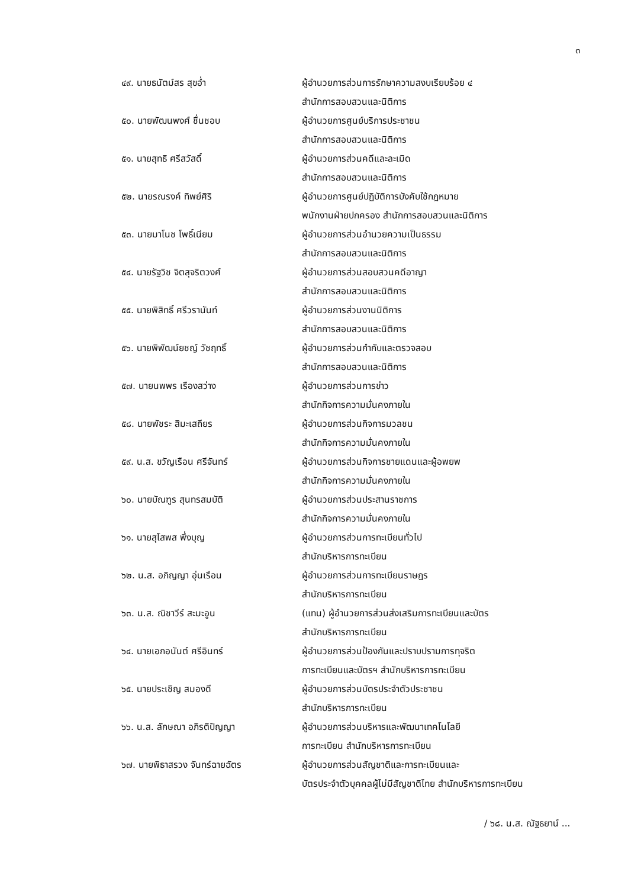๓
| ๔๙. นายธนัตม์สร สุขอ่ำ | ผู้อำนวยการส่วนการรักษาความสงบเรียบร้อย ๔ สำนักการสอบสวนและนิติการ |
| ๕๐. นายพัฒนพงศ์ ชื่นชอบ | ผู้อำนวยการศูนย์บริการประชาชน สำนักการสอบสวนและนิติการ |
| ๕๑. นายสุทธิ ศรีสวัสดิ์ | ผู้อำนวยการส่วนคดีและละเมิด สำนักการสอบสวนและนิติการ |
| ๕๒. นายรณรงค์ ทิพย์ศิริ | ผู้อำนวยการศูนย์ปฏิบัติการบังคับใช้กฎหมาย พนักงานฝ่ายปกครอง สำนักการสอบสวนและนิติการ |
| ๕๓. นายมาโนช โพธิ์เนียม | ผู้อำนวยการส่วนอำนวยความเป็นธรรม สำนักการสอบสวนและนิติการ |
| ๕๔. นายรัฐวิช จิตสุจริตวงศ์ | ผู้อำนวยการส่วนสอบสวนคดีอาญา สำนักการสอบสวนและนิติการ |
| ๕๕. นายพิสิทธิ์ ศรีวรานันท์ | ผู้อำนวยการส่วนงานนิติการ สำนักการสอบสวนและนิติการ |
| ๕๖. นายพิพัฒน์ยชญ์ วัชฤทธิ์ | ผู้อำนวยการส่วนกำกับและตรวจสอบ สำนักการสอบสวนและนิติการ |
| ๕๗. นายนพพร เรืองสว่าง | ผู้อำนวยการส่วนการข่าว สำนักกิจการความมั่นคงภายใน |
| ๕๘. นายพัชระ สิมะเสถียร | ผู้อำนวยการส่วนกิจการมวลชน สำนักกิจการความมั่นคงภายใน |
| ๕๙. น.ส. ขวัญเรือน ศรีจันทร์ | ผู้อำนวยการส่วนกิจการชายแดนและผู้อพยพ สำนักกิจการความมั่นคงภายใน |
| ๖๐. นายบัณฑูร สุนทรสมบัติ | ผู้อำนวยการส่วนประสานราชการ สำนักกิจการความมั่นคงภายใน |
| ๖๑. นายสุโสพส พึ่งบุญ | ผู้อำนวยการส่วนการทะเบียนทั่วไป สำนักบริหารการทะเบียน |
| ๖๒. น.ส. อภิญญา อุ่นเรือน | ผู้อำนวยการส่วนการทะเบียนราษฎร สำนักบริหารการทะเบียน |
| ๖๓. น.ส. ณิชาวีร์ สะมะอูน | (แทน) ผู้อำนวยการส่วนส่งเสริมการทะเบียนและบัตร สำนักบริหารการทะเบียน |
| ๖๔. นายเอกอนันต์ ศรีอินทร์ | ผู้อำนวยการส่วนป้องกันและปราบปรามการทุจริต การทะเบียนและบัตรฯ สำนักบริหารการทะเบียน |
| ๖๕. นายประเชิญ สมองดี | ผู้อำนวยการส่วนบัตรประจำตัวประชาชน สำนักบริหารการทะเบียน |
| ๖๖. น.ส. ลักษณา อภิรติปัญญา | ผู้อำนวยการส่วนบริหารและพัฒนาเทคโนโลยี การทะเบียน สำนักบริหารการทะเบียน |
| ๖๗. นายพิธาสรวง จันทร์ฉายฉัตร | ผู้อำนวยการส่วนสัญชาติและการทะเบียนและ บัตรประจำตัวบุคคลผู้ไม่มีสัญชาติไทย สำนักบริหารการทะเบียน |
/ ๖๘. น.ส. ณัฐธยาน์ ...